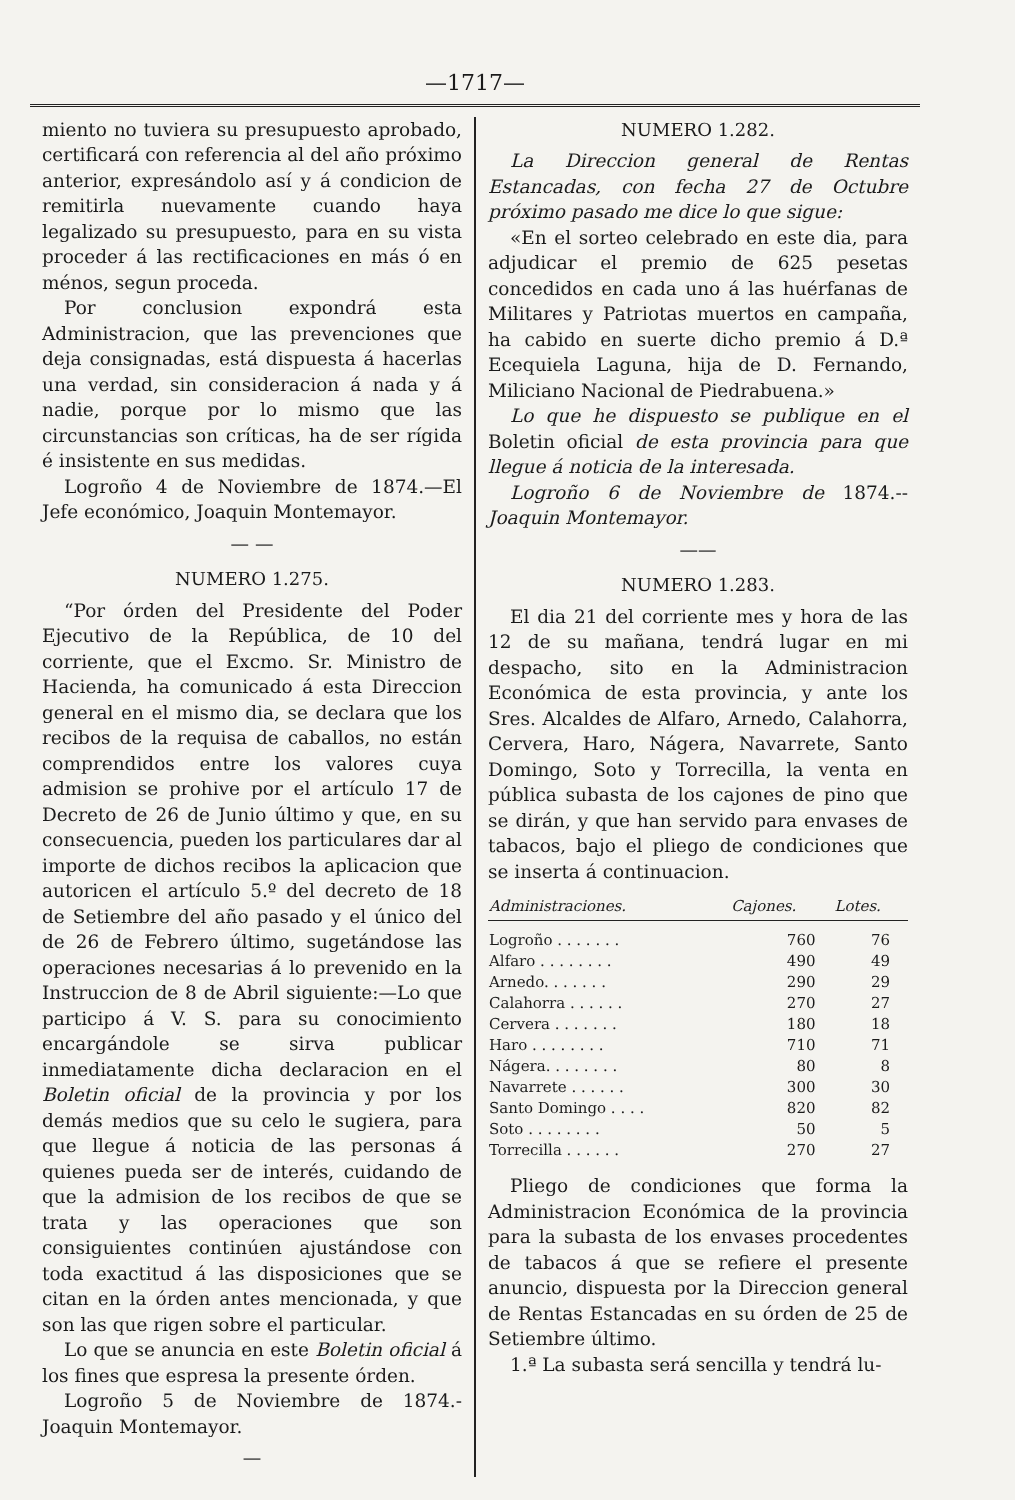—1717—
miento no tuviera su presupuesto aprobado, certificará con referencia al del año próximo anterior, expresándolo así y á condicion de remitirla nuevamente cuando haya legalizado su presupuesto, para en su vista proceder á las rectificaciones en más ó en ménos, segun proceda.
Por conclusion expondrá esta Administracion, que las prevenciones que deja consignadas, está dispuesta á hacerlas una verdad, sin consideracion á nada y á nadie, porque por lo mismo que las circunstancias son críticas, ha de ser rígida é insistente en sus medidas.
Logroño 4 de Noviembre de 1874.—El Jefe económico, Joaquin Montemayor.
— —
NUMERO 1.275.
“Por órden del Presidente del Poder Ejecutivo de la República, de 10 del corriente, que el Excmo. Sr. Ministro de Hacienda, ha comunicado á esta Direccion general en el mismo dia, se declara que los recibos de la requisa de caballos, no están comprendidos entre los valores cuya admision se prohive por el artículo 17 de Decreto de 26 de Junio último y que, en su consecuencia, pueden los particulares dar al importe de dichos recibos la aplicacion que autoricen el artículo 5.º del decreto de 18 de Setiembre del año pasado y el único del de 26 de Febrero último, sugetándose las operaciones necesarias á lo prevenido en la Instruccion de 8 de Abril siguiente:—Lo que participo á V. S. para su conocimiento encargándole se sirva publicar inmediatamente dicha declaracion en el Boletin oficial de la provincia y por los demás medios que su celo le sugiera, para que llegue á noticia de las personas á quienes pueda ser de interés, cuidando de que la admision de los recibos de que se trata y las operaciones que son consiguientes continúen ajustándose con toda exactitud á las disposiciones que se citan en la órden antes mencionada, y que son las que rigen sobre el particular.
Lo que se anuncia en este Boletin oficial á los fines que espresa la presente órden.
Logroño 5 de Noviembre de 1874.-Joaquin Montemayor.
—
NUMERO 1.282.
La Direccion general de Rentas Estancadas, con fecha 27 de Octubre próximo pasado me dice lo que sigue:
«En el sorteo celebrado en este dia, para adjudicar el premio de 625 pesetas concedidos en cada uno á las huérfanas de Militares y Patriotas muertos en campaña, ha cabido en suerte dicho premio á D.ª Ecequiela Laguna, hija de D. Fernando, Miliciano Nacional de Piedrabuena.»
Lo que he dispuesto se publique en el Boletin oficial de esta provincia para que llegue á noticia de la interesada.
Logroño 6 de Noviembre de 1874.--Joaquin Montemayor.
——
NUMERO 1.283.
El dia 21 del corriente mes y hora de las 12 de su mañana, tendrá lugar en mi despacho, sito en la Administracion Económica de esta provincia, y ante los Sres. Alcaldes de Alfaro, Arnedo, Calahorra, Cervera, Haro, Nágera, Navarrete, Santo Domingo, Soto y Torrecilla, la venta en pública subasta de los cajones de pino que se dirán, y que han servido para envases de tabacos, bajo el pliego de condiciones que se inserta á continuacion.
| Administraciones. | Cajones. | Lotes. |
| --- | --- | --- |
| Logroño . . . . . . . | 760 | 76 |
| Alfaro . . . . . . . . | 490 | 49 |
| Arnedo. . . . . . . | 290 | 29 |
| Calahorra . . . . . . | 270 | 27 |
| Cervera . . . . . . . | 180 | 18 |
| Haro . . . . . . . . | 710 | 71 |
| Nágera. . . . . . . . | 80 | 8 |
| Navarrete . . . . . . | 300 | 30 |
| Santo Domingo . . . . | 820 | 82 |
| Soto . . . . . . . . | 50 | 5 |
| Torrecilla . . . . . . | 270 | 27 |
Pliego de condiciones que forma la Administracion Económica de la provincia para la subasta de los envases procedentes de tabacos á que se refiere el presente anuncio, dispuesta por la Direccion general de Rentas Estancadas en su órden de 25 de Setiembre último.
1.ª La subasta será sencilla y tendrá lu-